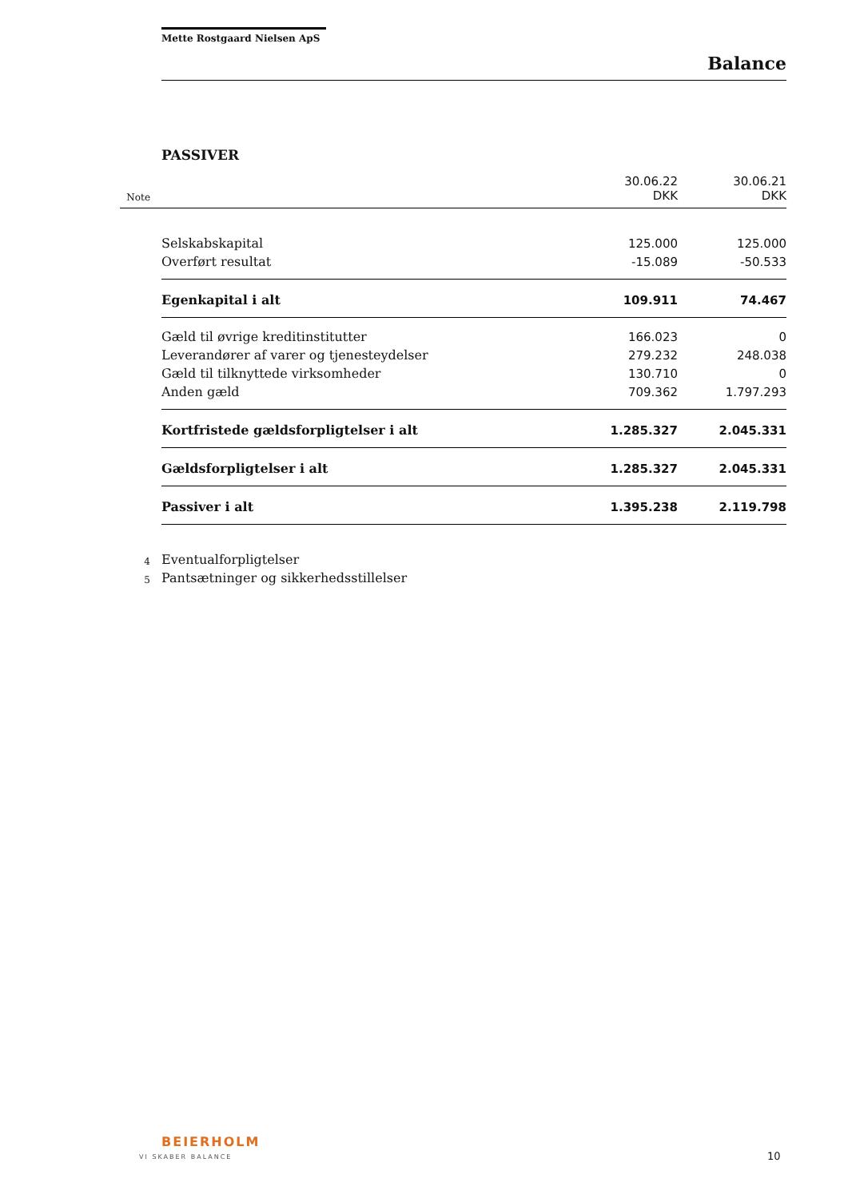Mette Rostgaard Nielsen ApS
Balance
PASSIVER
| Note | | 30.06.22 DKK | 30.06.21 DKK |
| --- | --- | --- | --- |
| | Selskabskapital | 125.000 | 125.000 |
| | Overført resultat | -15.089 | -50.533 |
| | Egenkapital i alt | 109.911 | 74.467 |
| | Gæld til øvrige kreditinstitutter | 166.023 | 0 |
| | Leverandører af varer og tjenesteydelser | 279.232 | 248.038 |
| | Gæld til tilknyttede virksomheder | 130.710 | 0 |
| | Anden gæld | 709.362 | 1.797.293 |
| | Kortfristede gældsforpligtelser i alt | 1.285.327 | 2.045.331 |
| | Gældsforpligtelser i alt | 1.285.327 | 2.045.331 |
| | Passiver i alt | 1.395.238 | 2.119.798 |
| 4 | Eventualforpligtelser | | |
| 5 | Pantsætninger og sikkerhedsstillelser | | |
BEIERHOLM
VI SKABER BALANCE 10